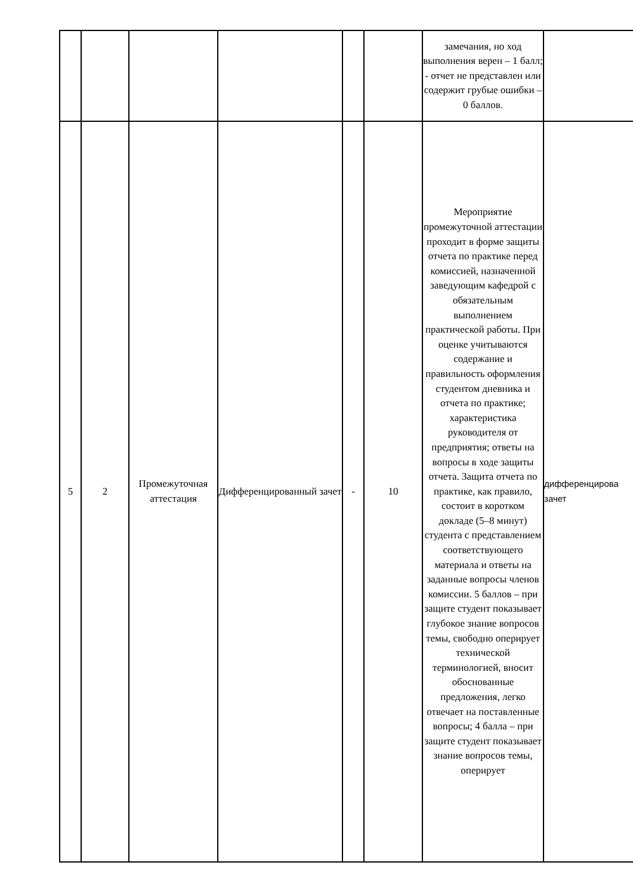| | | | | | | замечания, но ход выполнения верен – 1 балл; - отчет не представлен или содержит грубые ошибки – 0 баллов. | |
| 5 | 2 | Промежуточная аттестация | Дифференцированный зачет | - | 10 | Мероприятие промежуточной аттестации проходит в форме защиты отчета по практике перед комиссией, назначенной заведующим кафедрой с обязательным выполнением практической работы. При оценке учитываются содержание и правильность оформления студентом дневника и отчета по практике; характеристика руководителя от предприятия; ответы на вопросы в ходе защиты отчета. Защита отчета по практике, как правило, состоит в коротком докладе (5–8 минут) студента с представлением соответствующего материала и ответы на заданные вопросы членов комиссии. 5 баллов – при защите студент показывает глубокое знание вопросов темы, свободно оперирует технической терминологией, вносит обоснованные предложения, легко отвечает на поставленные вопросы; 4 балла – при защите студент показывает знание вопросов темы, оперирует | дифференцирова зачет |